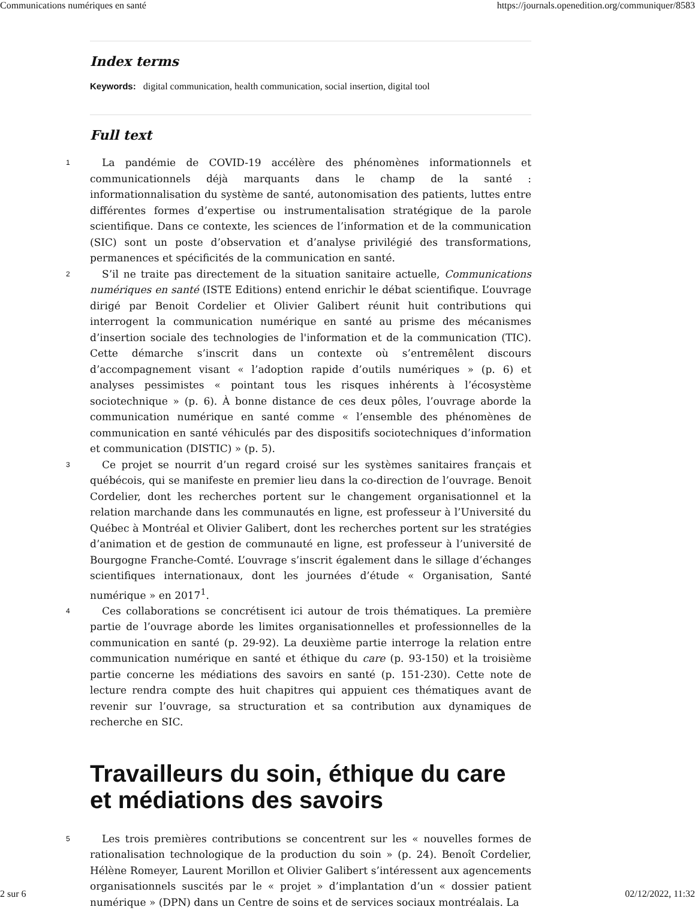Communications numériques en santé https://journals.openedition.org/communiquer/8583
Index terms
Keywords: digital communication, health communication, social insertion, digital tool
Full text
1
La pandémie de COVID-19 accélère des phénomènes informationnels et communicationnels déjà marquants dans le champ de la santé : informationnalisation du système de santé, autonomisation des patients, luttes entre différentes formes d’expertise ou instrumentalisation stratégique de la parole scientifique. Dans ce contexte, les sciences de l’information et de la communication (SIC) sont un poste d’observation et d’analyse privilégié des transformations, permanences et spécificités de la communication en santé.
2
S’il ne traite pas directement de la situation sanitaire actuelle, Communications numériques en santé (ISTE Editions) entend enrichir le débat scientifique. L’ouvrage dirigé par Benoit Cordelier et Olivier Galibert réunit huit contributions qui interrogent la communication numérique en santé au prisme des mécanismes d’insertion sociale des technologies de l'information et de la communication (TIC). Cette démarche s’inscrit dans un contexte où s’entremêlent discours d’accompagnement visant « l’adoption rapide d’outils numériques » (p. 6) et analyses pessimistes « pointant tous les risques inhérents à l’écosystème sociotechnique » (p. 6). À bonne distance de ces deux pôles, l’ouvrage aborde la communication numérique en santé comme « l’ensemble des phénomènes de communication en santé véhiculés par des dispositifs sociotechniques d’information et communication (DISTIC) » (p. 5).
3
Ce projet se nourrit d’un regard croisé sur les systèmes sanitaires français et québécois, qui se manifeste en premier lieu dans la co-direction de l’ouvrage. Benoit Cordelier, dont les recherches portent sur le changement organisationnel et la relation marchande dans les communautés en ligne, est professeur à l’Université du Québec à Montréal et Olivier Galibert, dont les recherches portent sur les stratégies d’animation et de gestion de communauté en ligne, est professeur à l’université de Bourgogne Franche-Comté. L’ouvrage s’inscrit également dans le sillage d’échanges scientifiques internationaux, dont les journées d’étude « Organisation, Santé numérique » en 2017<sup>1</sup>.
4
Ces collaborations se concrétisent ici autour de trois thématiques. La première partie de l’ouvrage aborde les limites organisationnelles et professionnelles de la communication en santé (p. 29-92). La deuxième partie interroge la relation entre communication numérique en santé et éthique du care (p. 93-150) et la troisième partie concerne les médiations des savoirs en santé (p. 151-230). Cette note de lecture rendra compte des huit chapitres qui appuient ces thématiques avant de revenir sur l’ouvrage, sa structuration et sa contribution aux dynamiques de recherche en SIC.
Travailleurs du soin, éthique du care et médiations des savoirs
5
Les trois premières contributions se concentrent sur les « nouvelles formes de rationalisation technologique de la production du soin » (p. 24). Benoît Cordelier, Hélène Romeyer, Laurent Morillon et Olivier Galibert s’intéressent aux agencements organisationnels suscités par le « projet » d’implantation d’un « dossier patient numérique » (DPN) dans un Centre de soins et de services sociaux montréalais. La
2 sur 6 02/12/2022, 11:32